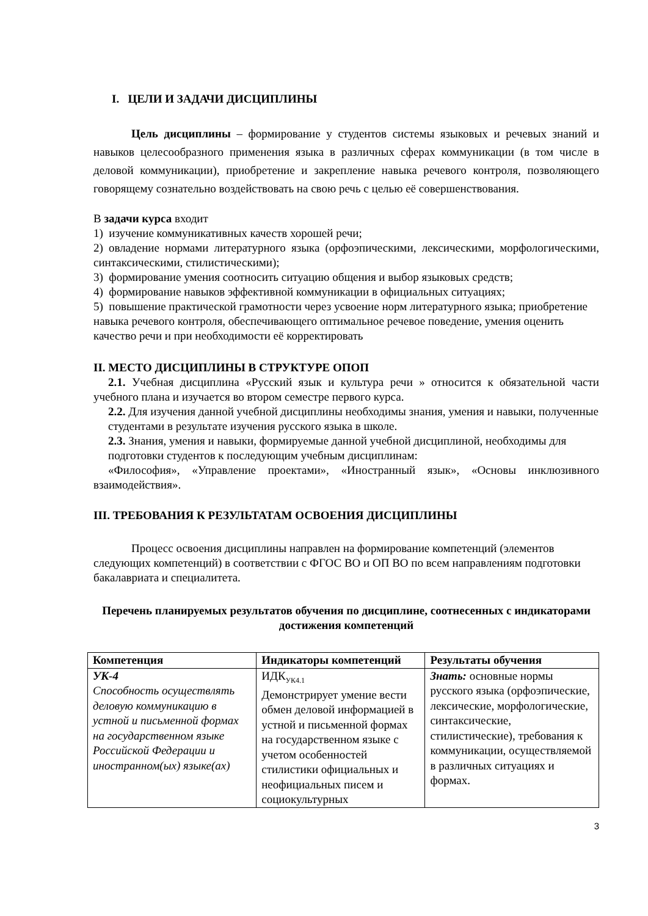I. ЦЕЛИ И ЗАДАЧИ ДИСЦИПЛИНЫ
Цель дисциплины – формирование у студентов системы языковых и речевых знаний и навыков целесообразного применения языка в различных сферах коммуникации (в том числе в деловой коммуникации), приобретение и закрепление навыка речевого контроля, позволяющего говорящему сознательно воздействовать на свою речь с целью её совершенствования.
В задачи курса входит
1) изучение коммуникативных качеств хорошей речи;
2) овладение нормами литературного языка (орфоэпическими, лексическими, морфологическими, синтаксическими, стилистическими);
3) формирование умения соотносить ситуацию общения и выбор языковых средств;
4) формирование навыков эффективной коммуникации в официальных ситуациях;
5) повышение практической грамотности через усвоение норм литературного языка; приобретение навыка речевого контроля, обеспечивающего оптимальное речевое поведение, умения оценить качество речи и при необходимости её корректировать
II. МЕСТО ДИСЦИПЛИНЫ В СТРУКТУРЕ ОПОП
2.1. Учебная дисциплина «Русский язык и культура речи » относится к обязательной части учебного плана и изучается во втором семестре первого курса.
2.2. Для изучения данной учебной дисциплины необходимы знания, умения и навыки, полученные студентами в результате изучения русского языка в школе.
2.3. Знания, умения и навыки, формируемые данной учебной дисциплиной, необходимы для подготовки студентов к последующим учебным дисциплинам:
«Философия», «Управление проектами», «Иностранный язык», «Основы инклюзивного взаимодействия».
III. ТРЕБОВАНИЯ К РЕЗУЛЬТАТАМ ОСВОЕНИЯ ДИСЦИПЛИНЫ
Процесс освоения дисциплины направлен на формирование компетенций (элементов следующих компетенций) в соответствии с ФГОС ВО и ОП ВО по всем направлениям подготовки бакалавриата и специалитета.
Перечень планируемых результатов обучения по дисциплине, соотнесенных с индикаторами достижения компетенций
| Компетенция | Индикаторы компетенций | Результаты обучения |
| --- | --- | --- |
| УК-4 Способность осуществлять деловую коммуникацию в устной и письменной формах на государственном языке Российской Федерации и иностранном(ых) языке(ах) | ИДК<sub>УК4.1</sub> Демонстрирует умение вести обмен деловой информацией в устной и письменной формах на государственном языке с учетом особенностей стилистики официальных и неофициальных писем и социокультурных | Знать: основные нормы русского языка (орфоэпические, лексические, морфологические, синтаксические, стилистические), требования к коммуникации, осуществляемой в различных ситуациях и формах. |
3